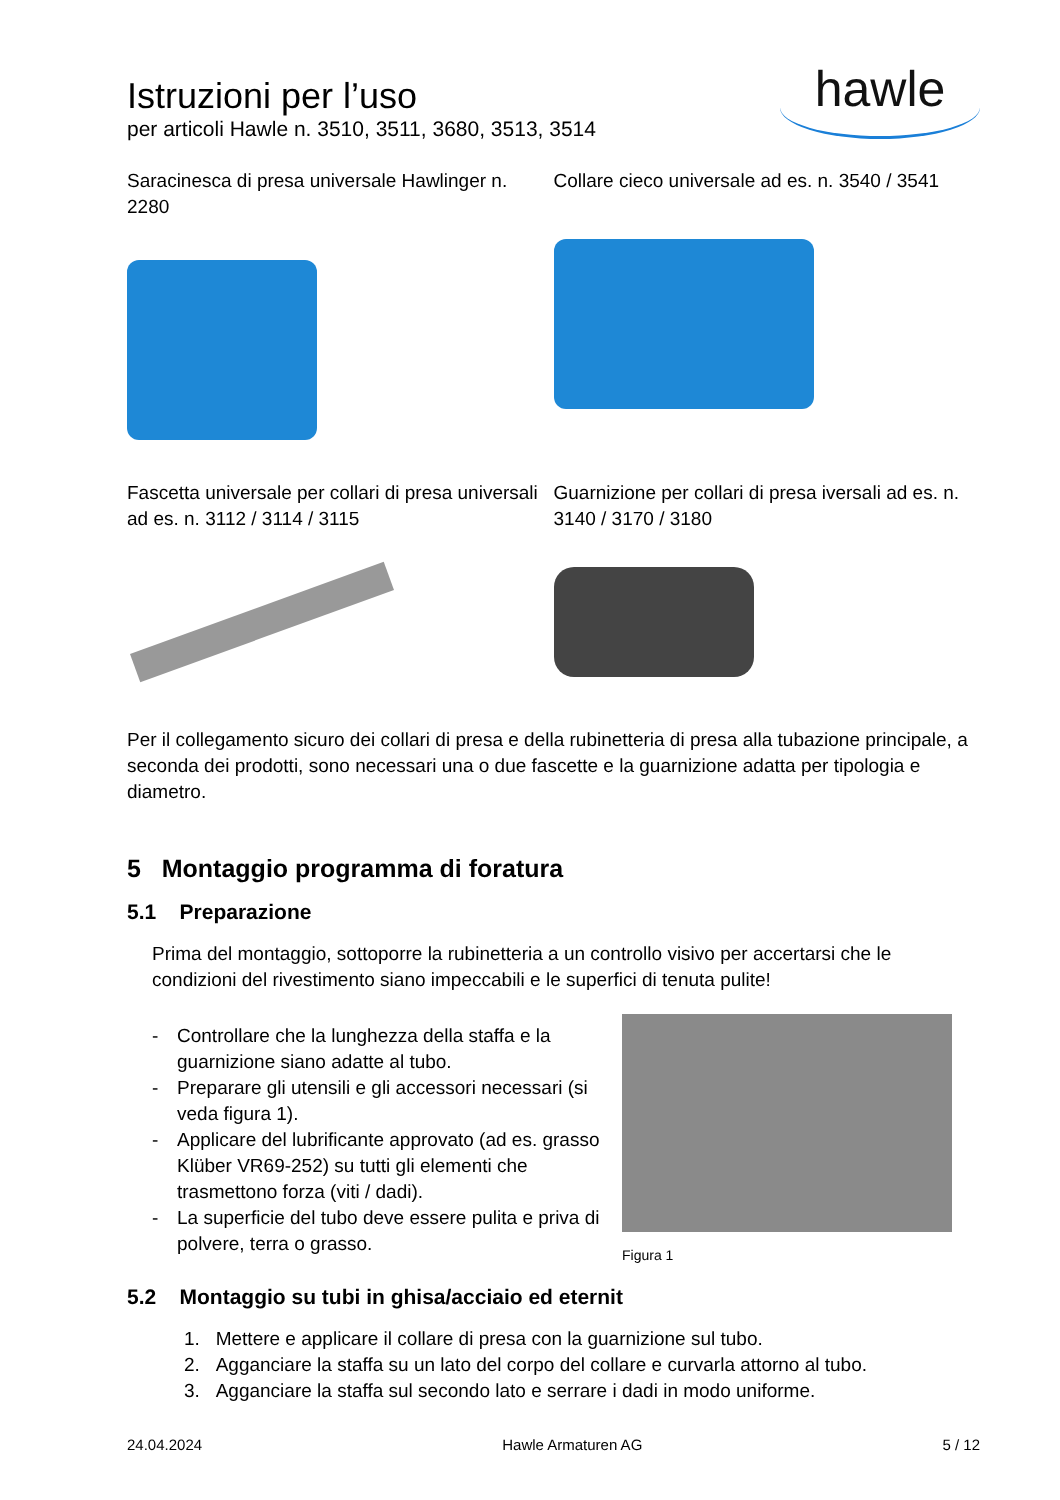Istruzioni per l’uso
per articoli Hawle n. 3510, 3511, 3680, 3513, 3514
hawle
Saracinesca di presa universale Hawlinger n. 2280
Collare cieco universale ad es. n. 3540 / 3541
Fascetta universale per collari di presa universali ad es. n. 3112 / 3114 / 3115
Guarnizione per collari di presa iversali ad es. n. 3140 / 3170 / 3180
Per il collegamento sicuro dei collari di presa e della rubinetteria di presa alla tubazione principale, a seconda dei prodotti, sono necessari una o due fascette e la guarnizione adatta per tipologia e diametro.
5 Montaggio programma di foratura
5.1 Preparazione
Prima del montaggio, sottoporre la rubinetteria a un controllo visivo per accertarsi che le condizioni del rivestimento siano impeccabili e le superfici di tenuta pulite!
- Controllare che la lunghezza della staffa e la guarnizione siano adatte al tubo.
- Preparare gli utensili e gli accessori necessari (si veda figura 1).
- Applicare del lubrificante approvato (ad es. grasso Klüber VR69-252) su tutti gli elementi che trasmettono forza (viti / dadi).
- La superficie del tubo deve essere pulita e priva di polvere, terra o grasso.
Figura 1
5.2 Montaggio su tubi in ghisa/acciaio ed eternit
1. Mettere e applicare il collare di presa con la guarnizione sul tubo.
2. Agganciare la staffa su un lato del corpo del collare e curvarla attorno al tubo.
3. Agganciare la staffa sul secondo lato e serrare i dadi in modo uniforme.
24.04.2024 Hawle Armaturen AG 5 / 12